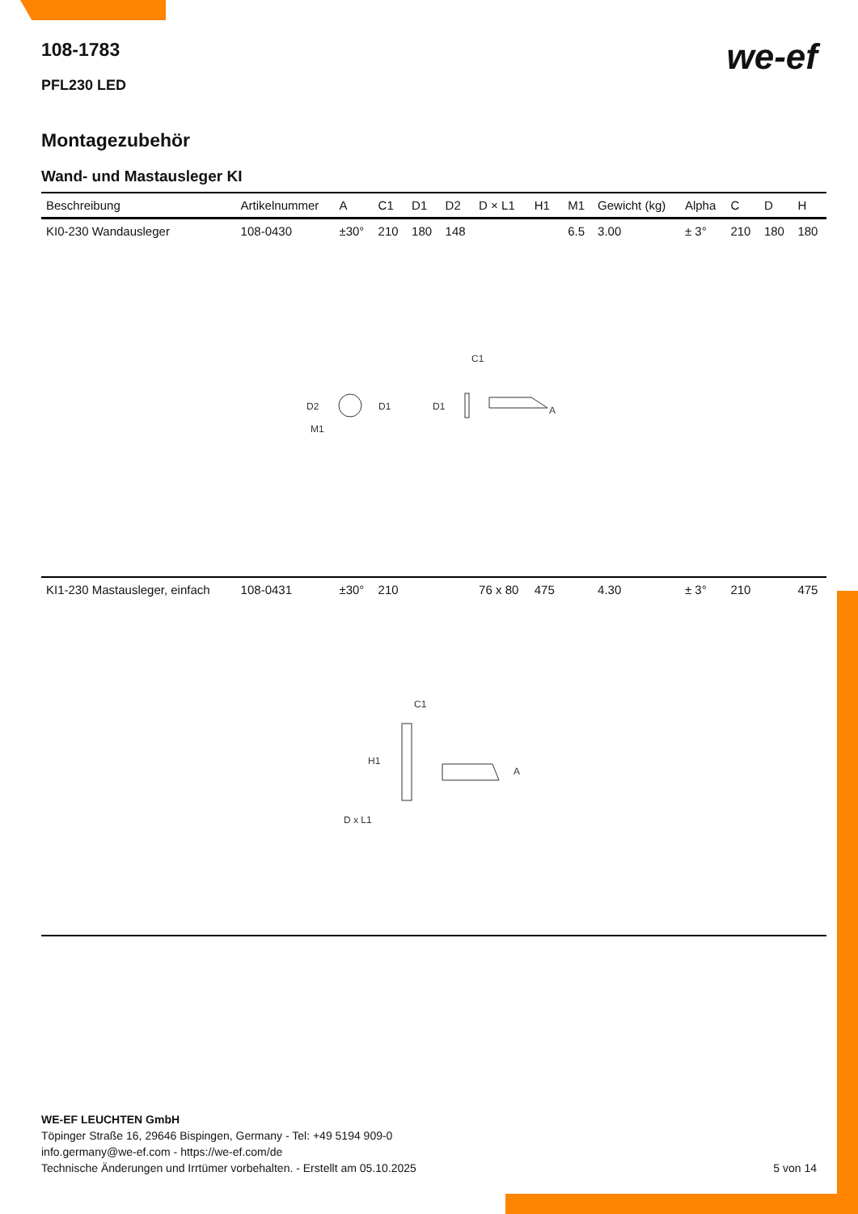we-ef
108-1783
PFL230 LED
Montagezubehör
Wand- und Mastausleger KI
| Beschreibung | Artikelnummer | A | C1 | D1 | D2 | D × L1 | H1 | M1 | Gewicht (kg) | Alpha | C | D | H |
| --- | --- | --- | --- | --- | --- | --- | --- | --- | --- | --- | --- | --- | --- |
| KI0-230 Wandausleger | 108-0430 | ±30° | 210 | 180 | 148 | | | 6.5 | 3.00 | ± 3° | 210 | 180 | 180 |
| D2 D1 M1 D1 C1 A | | | | | | | | | | | | | |
| KI1-230 Mastausleger, einfach | 108-0431 | ±30° | 210 | | | 76 x 80 | 475 | | 4.30 | ± 3° | 210 | | 475 |
| C1 H1 D x L1 A | | | | | | | | | | | | | |
WE-EF LEUCHTEN GmbH
Töpinger Straße 16, 29646 Bispingen, Germany - Tel: +49 5194 909-0
info.germany@we-ef.com - https://we-ef.com/de
Technische Änderungen und Irrtümer vorbehalten. - Erstellt am 05.10.2025 5 von 14